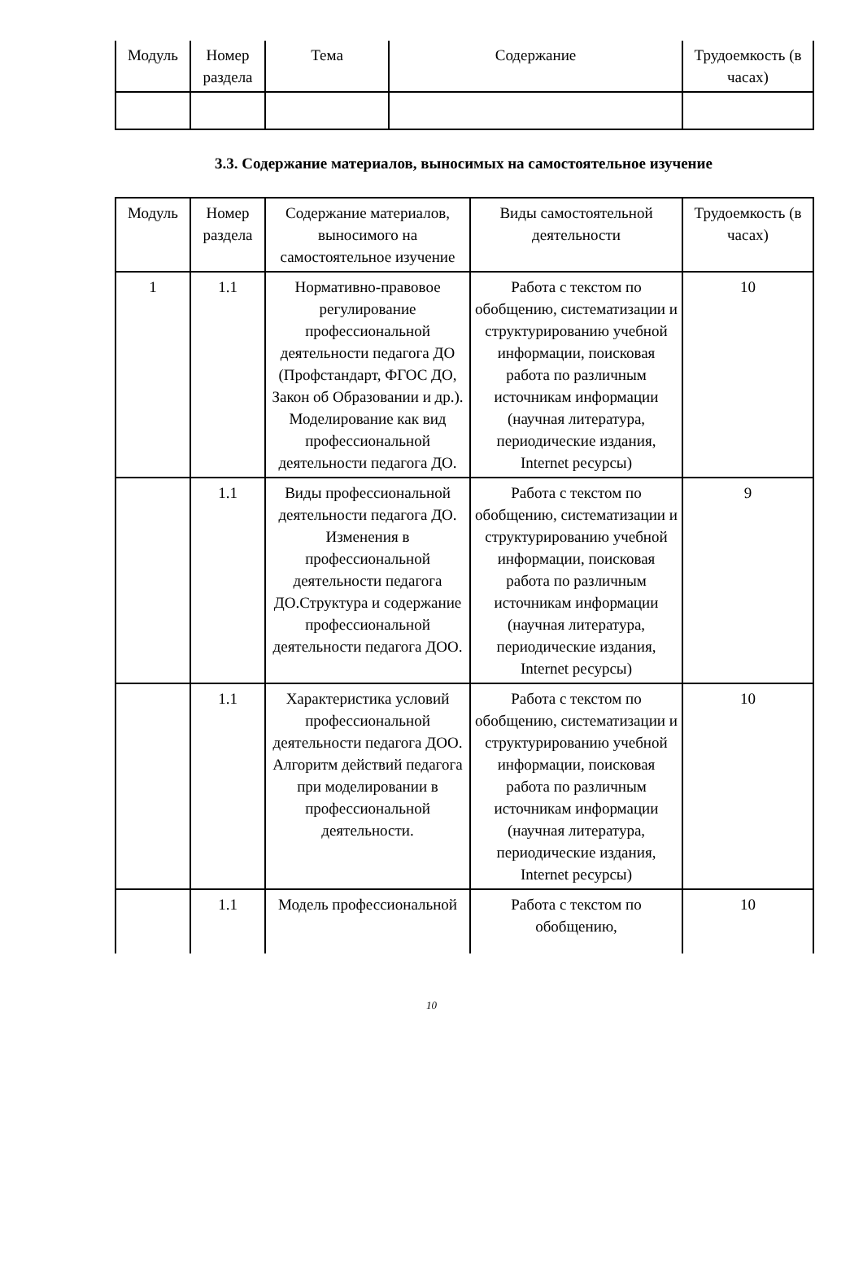| Модуль | Номер раздела | Тема | Содержание | Трудоемкость (в часах) |
| --- | --- | --- | --- | --- |
3.3. Содержание материалов, выносимых на самостоятельное изучение
| Модуль | Номер раздела | Содержание материалов, выносимого на самостоятельное изучение | Виды самостоятельной деятельности | Трудоемкость (в часах) |
| --- | --- | --- | --- | --- |
| 1 | 1.1 | Нормативно-правовое регулирование профессиональной деятельности педагога ДО (Профстандарт, ФГОС ДО, Закон об Образовании и др.). Моделирование как вид профессиональной деятельности педагога ДО. | Работа с текстом по обобщению, систематизации и структурированию учебной информации, поисковая работа по различным источникам информации (научная литература, периодические издания, Internet ресурсы) | 10 |
| | 1.1 | Виды профессиональной деятельности педагога ДО. Изменения в профессиональной деятельности педагога ДО.Структура и содержание профессиональной деятельности педагога ДОО. | Работа с текстом по обобщению, систематизации и структурированию учебной информации, поисковая работа по различным источникам информации (научная литература, периодические издания, Internet ресурсы) | 9 |
| | 1.1 | Характеристика условий профессиональной деятельности педагога ДОО. Алгоритм действий педагога при моделировании в профессиональной деятельности. | Работа с текстом по обобщению, систематизации и структурированию учебной информации, поисковая работа по различным источникам информации (научная литература, периодические издания, Internet ресурсы) | 10 |
| | 1.1 | Модель профессиональной | Работа с текстом по обобщению, | 10 |
10